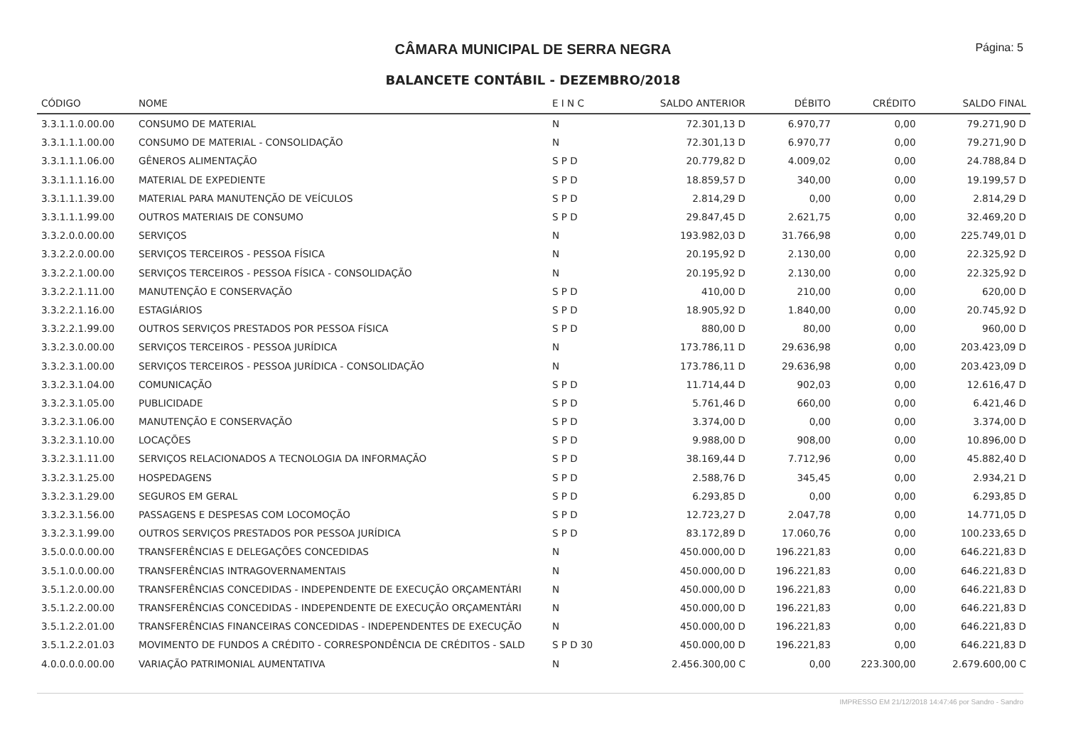CÂMARA MUNICIPAL DE SERRA NEGRA Página: 5
BALANCETE CONTÁBIL - DEZEMBRO/2018
| CÓDIGO | NOME | E I N C | SALDO ANTERIOR | DÉBITO | CRÉDITO | SALDO FINAL |
| --- | --- | --- | --- | --- | --- | --- |
| 3.3.1.1.0.00.00 | CONSUMO DE MATERIAL | N | 72.301,13 D | 6.970,77 | 0,00 | 79.271,90 D |
| 3.3.1.1.1.00.00 | CONSUMO DE MATERIAL - CONSOLIDAÇÃO | N | 72.301,13 D | 6.970,77 | 0,00 | 79.271,90 D |
| 3.3.1.1.1.06.00 | GÊNEROS ALIMENTAÇÃO | S P D | 20.779,82 D | 4.009,02 | 0,00 | 24.788,84 D |
| 3.3.1.1.1.16.00 | MATERIAL DE EXPEDIENTE | S P D | 18.859,57 D | 340,00 | 0,00 | 19.199,57 D |
| 3.3.1.1.1.39.00 | MATERIAL PARA MANUTENÇÃO DE VEÍCULOS | S P D | 2.814,29 D | 0,00 | 0,00 | 2.814,29 D |
| 3.3.1.1.1.99.00 | OUTROS MATERIAIS DE CONSUMO | S P D | 29.847,45 D | 2.621,75 | 0,00 | 32.469,20 D |
| 3.3.2.0.0.00.00 | SERVIÇOS | N | 193.982,03 D | 31.766,98 | 0,00 | 225.749,01 D |
| 3.3.2.2.0.00.00 | SERVIÇOS TERCEIROS - PESSOA FÍSICA | N | 20.195,92 D | 2.130,00 | 0,00 | 22.325,92 D |
| 3.3.2.2.1.00.00 | SERVIÇOS TERCEIROS - PESSOA FÍSICA - CONSOLIDAÇÃO | N | 20.195,92 D | 2.130,00 | 0,00 | 22.325,92 D |
| 3.3.2.2.1.11.00 | MANUTENÇÃO E CONSERVAÇÃO | S P D | 410,00 D | 210,00 | 0,00 | 620,00 D |
| 3.3.2.2.1.16.00 | ESTAGIÁRIOS | S P D | 18.905,92 D | 1.840,00 | 0,00 | 20.745,92 D |
| 3.3.2.2.1.99.00 | OUTROS SERVIÇOS PRESTADOS POR PESSOA FÍSICA | S P D | 880,00 D | 80,00 | 0,00 | 960,00 D |
| 3.3.2.3.0.00.00 | SERVIÇOS TERCEIROS - PESSOA JURÍDICA | N | 173.786,11 D | 29.636,98 | 0,00 | 203.423,09 D |
| 3.3.2.3.1.00.00 | SERVIÇOS TERCEIROS - PESSOA JURÍDICA - CONSOLIDAÇÃO | N | 173.786,11 D | 29.636,98 | 0,00 | 203.423,09 D |
| 3.3.2.3.1.04.00 | COMUNICAÇÃO | S P D | 11.714,44 D | 902,03 | 0,00 | 12.616,47 D |
| 3.3.2.3.1.05.00 | PUBLICIDADE | S P D | 5.761,46 D | 660,00 | 0,00 | 6.421,46 D |
| 3.3.2.3.1.06.00 | MANUTENÇÃO E CONSERVAÇÃO | S P D | 3.374,00 D | 0,00 | 0,00 | 3.374,00 D |
| 3.3.2.3.1.10.00 | LOCAÇÕES | S P D | 9.988,00 D | 908,00 | 0,00 | 10.896,00 D |
| 3.3.2.3.1.11.00 | SERVIÇOS RELACIONADOS A TECNOLOGIA DA INFORMAÇÃO | S P D | 38.169,44 D | 7.712,96 | 0,00 | 45.882,40 D |
| 3.3.2.3.1.25.00 | HOSPEDAGENS | S P D | 2.588,76 D | 345,45 | 0,00 | 2.934,21 D |
| 3.3.2.3.1.29.00 | SEGUROS EM GERAL | S P D | 6.293,85 D | 0,00 | 0,00 | 6.293,85 D |
| 3.3.2.3.1.56.00 | PASSAGENS E DESPESAS COM LOCOMOÇÃO | S P D | 12.723,27 D | 2.047,78 | 0,00 | 14.771,05 D |
| 3.3.2.3.1.99.00 | OUTROS SERVIÇOS PRESTADOS POR PESSOA JURÍDICA | S P D | 83.172,89 D | 17.060,76 | 0,00 | 100.233,65 D |
| 3.5.0.0.0.00.00 | TRANSFERÊNCIAS E DELEGAÇÕES CONCEDIDAS | N | 450.000,00 D | 196.221,83 | 0,00 | 646.221,83 D |
| 3.5.1.0.0.00.00 | TRANSFERÊNCIAS INTRAGOVERNAMENTAIS | N | 450.000,00 D | 196.221,83 | 0,00 | 646.221,83 D |
| 3.5.1.2.0.00.00 | TRANSFERÊNCIAS CONCEDIDAS - INDEPENDENTE DE EXECUÇÃO ORÇAMENTÁRI | N | 450.000,00 D | 196.221,83 | 0,00 | 646.221,83 D |
| 3.5.1.2.2.00.00 | TRANSFERÊNCIAS CONCEDIDAS - INDEPENDENTE DE EXECUÇÃO ORÇAMENTÁRI | N | 450.000,00 D | 196.221,83 | 0,00 | 646.221,83 D |
| 3.5.1.2.2.01.00 | TRANSFERÊNCIAS FINANCEIRAS CONCEDIDAS - INDEPENDENTES DE EXECUÇÃO | N | 450.000,00 D | 196.221,83 | 0,00 | 646.221,83 D |
| 3.5.1.2.2.01.03 | MOVIMENTO DE FUNDOS A CRÉDITO - CORRESPONDÊNCIA DE CRÉDITOS - SALD | S P D 30 | 450.000,00 D | 196.221,83 | 0,00 | 646.221,83 D |
| 4.0.0.0.0.00.00 | VARIAÇÃO PATRIMONIAL AUMENTATIVA | N | 2.456.300,00 C | 0,00 | 223.300,00 | 2.679.600,00 C |
IMPRESSO EM 21/12/2018 14:47:46 por Sandro - Sandro